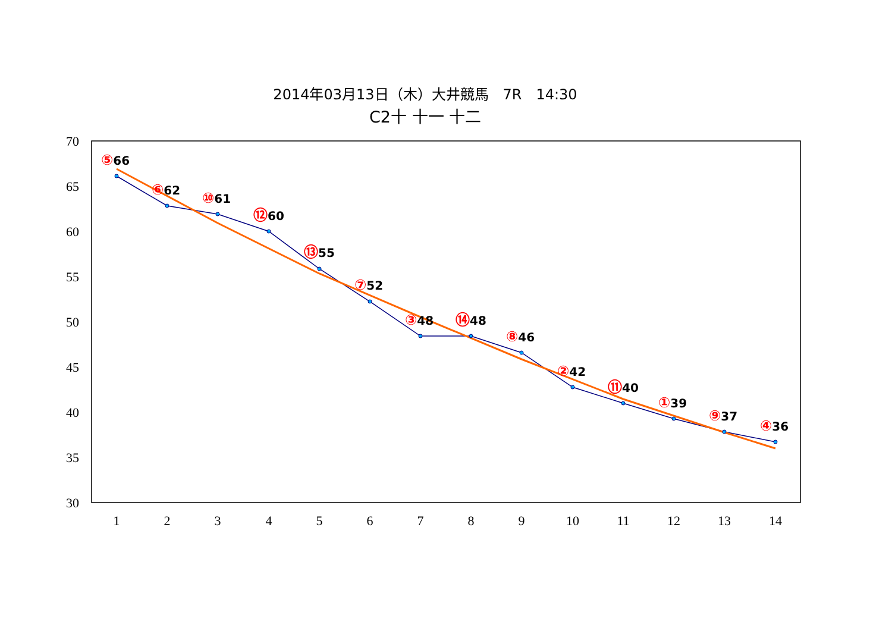2014年03月13日（木）大井競馬　7R　14:30
C2十 十一 十二
70
65
60
55
50
45
40
35
30
1
2
3
4
5
6
7
8
9
10
11
12
13
14
⑤66
⑥62
⑩61
⑫60
⑬55
⑦52
③48
⑭48
⑧46
②42
⑪40
①39
⑨37
④36